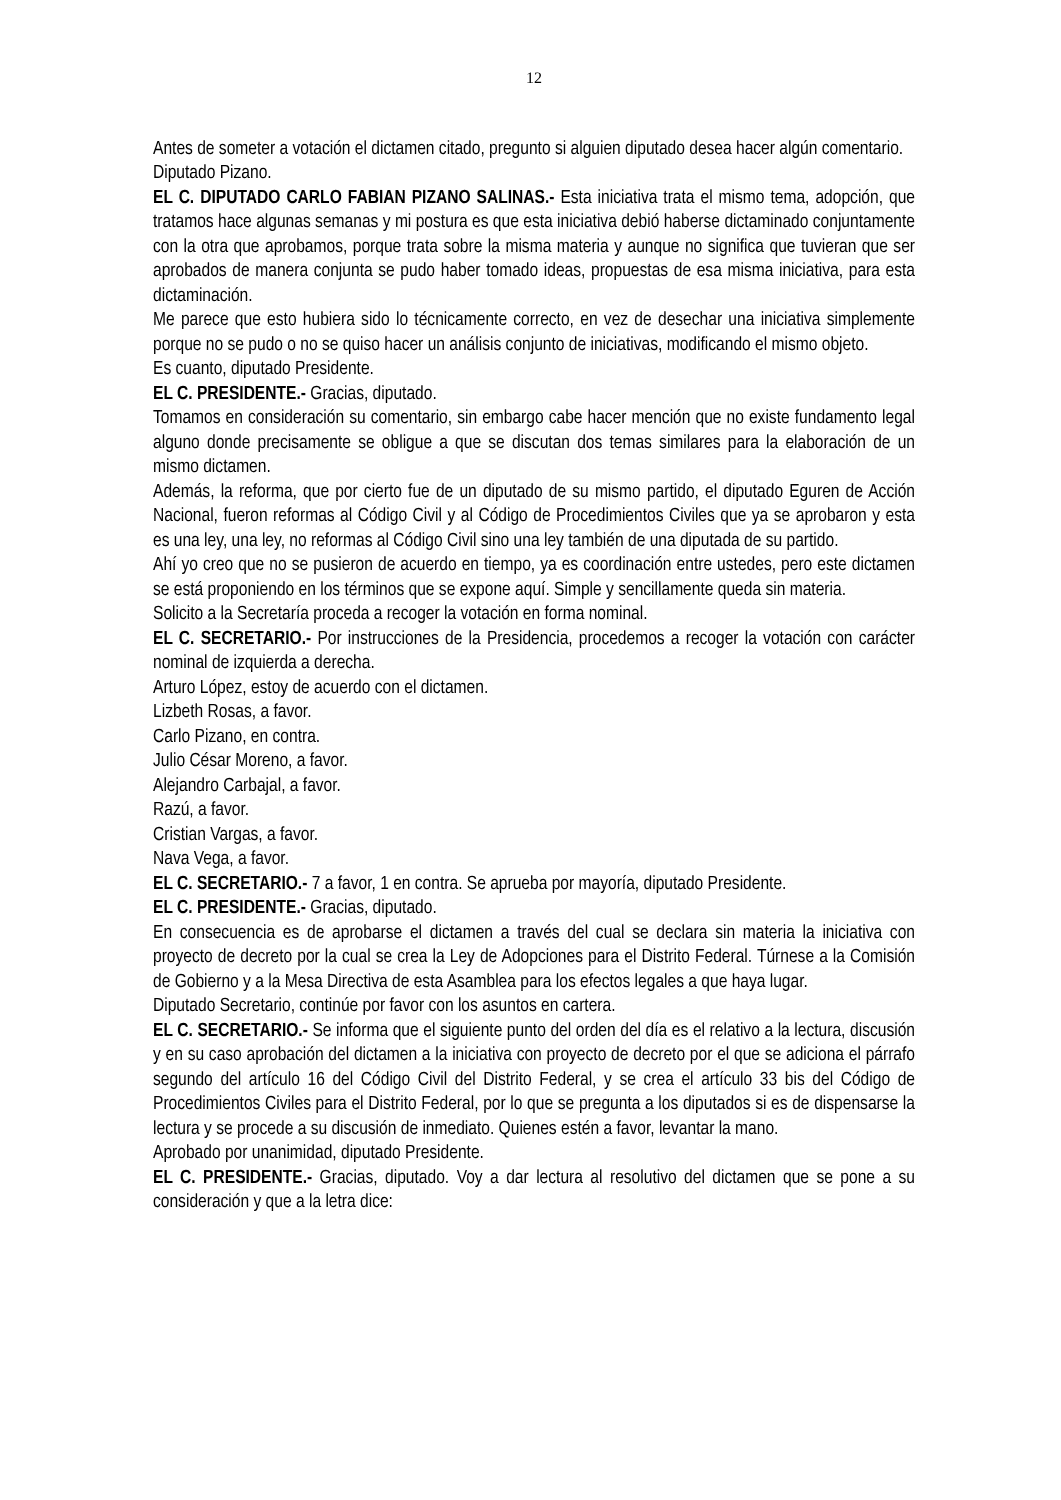12
Antes de someter a votación el dictamen citado, pregunto si alguien diputado desea hacer algún comentario.
Diputado Pizano.
EL C. DIPUTADO CARLO FABIAN PIZANO SALINAS.- Esta iniciativa trata el mismo tema, adopción, que tratamos hace algunas semanas y mi postura es que esta iniciativa debió haberse dictaminado conjuntamente con la otra que aprobamos, porque trata sobre la misma materia y aunque no significa que tuvieran que ser aprobados de manera conjunta se pudo haber tomado ideas, propuestas de esa misma iniciativa, para esta dictaminación.
Me parece que esto hubiera sido lo técnicamente correcto, en vez de desechar una iniciativa simplemente porque no se pudo o no se quiso hacer un análisis conjunto de iniciativas, modificando el mismo objeto.
Es cuanto, diputado Presidente.
EL C. PRESIDENTE.- Gracias, diputado.
Tomamos en consideración su comentario, sin embargo cabe hacer mención que no existe fundamento legal alguno donde precisamente se obligue a que se discutan dos temas similares para la elaboración de un mismo dictamen.
Además, la reforma, que por cierto fue de un diputado de su mismo partido, el diputado Eguren de Acción Nacional, fueron reformas al Código Civil y al Código de Procedimientos Civiles que ya se aprobaron y esta es una ley, una ley, no reformas al Código Civil sino una ley también de una diputada de su partido.
Ahí yo creo que no se pusieron de acuerdo en tiempo, ya es coordinación entre ustedes, pero este dictamen se está proponiendo en los términos que se expone aquí. Simple y sencillamente queda sin materia.
Solicito a la Secretaría proceda a recoger la votación en forma nominal.
EL C. SECRETARIO.- Por instrucciones de la Presidencia, procedemos a recoger la votación con carácter nominal de izquierda a derecha.
Arturo López, estoy de acuerdo con el dictamen.
Lizbeth Rosas, a favor.
Carlo Pizano, en contra.
Julio César Moreno, a favor.
Alejandro Carbajal, a favor.
Razú, a favor.
Cristian Vargas, a favor.
Nava Vega, a favor.
EL C. SECRETARIO.- 7 a favor, 1 en contra. Se aprueba por mayoría, diputado Presidente.
EL C. PRESIDENTE.- Gracias, diputado.
En consecuencia es de aprobarse el dictamen a través del cual se declara sin materia la iniciativa con proyecto de decreto por la cual se crea la Ley de Adopciones para el Distrito Federal. Túrnese a la Comisión de Gobierno y a la Mesa Directiva de esta Asamblea para los efectos legales a que haya lugar.
Diputado Secretario, continúe por favor con los asuntos en cartera.
EL C. SECRETARIO.- Se informa que el siguiente punto del orden del día es el relativo a la lectura, discusión y en su caso aprobación del dictamen a la iniciativa con proyecto de decreto por el que se adiciona el párrafo segundo del artículo 16 del Código Civil del Distrito Federal, y se crea el artículo 33 bis del Código de Procedimientos Civiles para el Distrito Federal, por lo que se pregunta a los diputados si es de dispensarse la lectura y se procede a su discusión de inmediato. Quienes estén a favor, levantar la mano.
Aprobado por unanimidad, diputado Presidente.
EL C. PRESIDENTE.- Gracias, diputado. Voy a dar lectura al resolutivo del dictamen que se pone a su consideración y que a la letra dice: